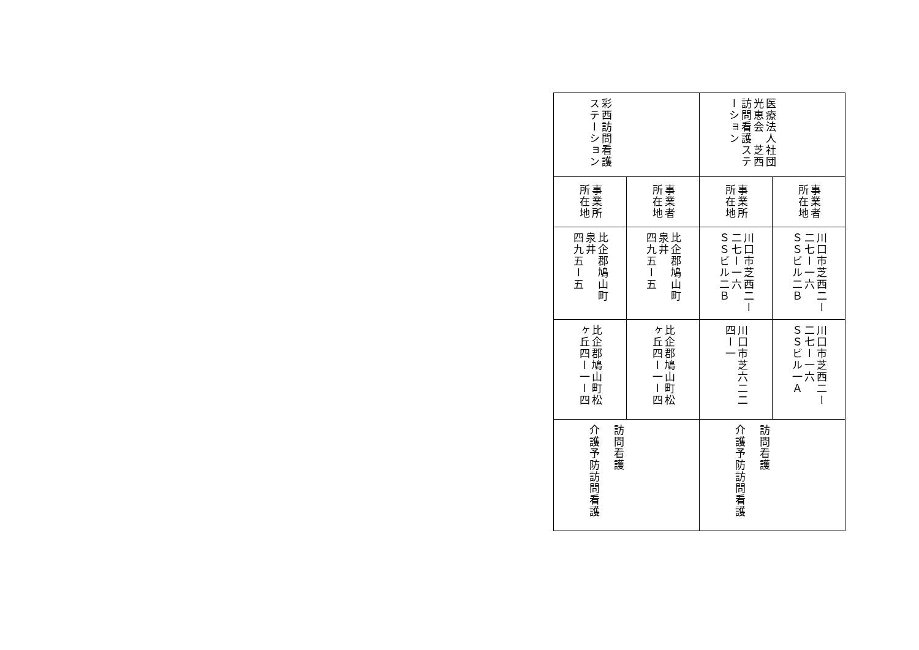| 医療法人社団光恵会 芝西訪問看護ステーション | 事業者所在地 | 川口市芝西二ー二七ー一六 ＳＳビル二Ｂ | 川口市芝西二ー二七ー一六 ＳＳビル一Ａ | 訪問看護 介護予防訪問看護 |
| | 事業所所在地 | 川口市芝西二ー二七ー一六 ＳＳビル二Ｂ | 川口市芝六二二 四ー一 | |
| 彩西訪問看護 ステーション | 事業者所在地 | 比企郡鳩山町 泉井 四九五ー五 | 比企郡鳩山町松 ヶ丘四ー一ー四 | 訪問看護 介護予防訪問看護 |
| | 事業所所在地 | 比企郡鳩山町 泉井 四九五ー五 | 比企郡鳩山町松 ヶ丘四ー一ー四 | |